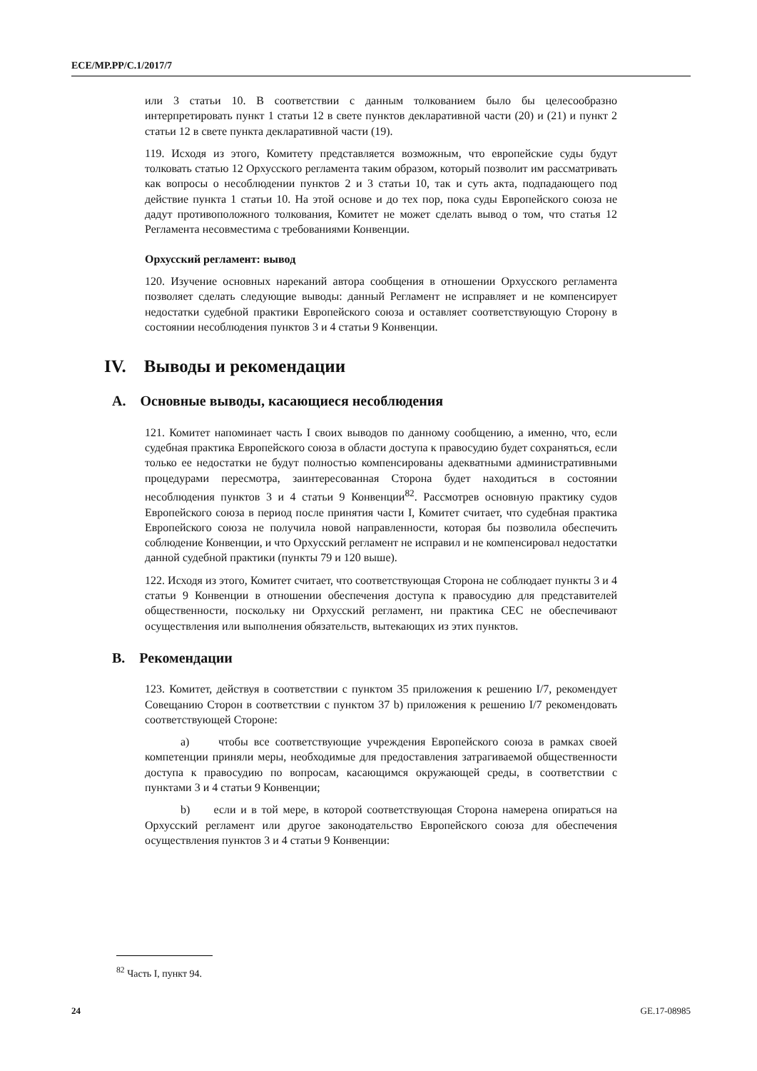ECE/MP.PP/C.1/2017/7
или 3 статьи 10. В соответствии с данным толкованием было бы целесообразно интерпретировать пункт 1 статьи 12 в свете пунктов декларативной части (20) и (21) и пункт 2 статьи 12 в свете пункта декларативной части (19).
119. Исходя из этого, Комитету представляется возможным, что европейские суды будут толковать статью 12 Орхусского регламента таким образом, который позволит им рассматривать как вопросы о несоблюдении пунктов 2 и 3 статьи 10, так и суть акта, подпадающего под действие пункта 1 статьи 10. На этой основе и до тех пор, пока суды Европейского союза не дадут противоположного толкования, Комитет не может сделать вывод о том, что статья 12 Регламента несовместима с требованиями Конвенции.
Орхусский регламент: вывод
120. Изучение основных нареканий автора сообщения в отношении Орхусского регламента позволяет сделать следующие выводы: данный Регламент не исправляет и не компенсирует недостатки судебной практики Европейского союза и оставляет соответствующую Сторону в состоянии несоблюдения пунктов 3 и 4 статьи 9 Конвенции.
IV. Выводы и рекомендации
A. Основные выводы, касающиеся несоблюдения
121. Комитет напоминает часть I своих выводов по данному сообщению, а именно, что, если судебная практика Европейского союза в области доступа к правосудию будет сохраняться, если только ее недостатки не будут полностью компенсированы адекватными административными процедурами пересмотра, заинтересованная Сторона будет находиться в состоянии несоблюдения пунктов 3 и 4 статьи 9 Конвенции<sup>82</sup>. Рассмотрев основную практику судов Европейского союза в период после принятия части I, Комитет считает, что судебная практика Европейского союза не получила новой направленности, которая бы позволила обеспечить соблюдение Конвенции, и что Орхусский регламент не исправил и не компенсировал недостатки данной судебной практики (пункты 79 и 120 выше).
122. Исходя из этого, Комитет считает, что соответствующая Сторона не соблюдает пункты 3 и 4 статьи 9 Конвенции в отношении обеспечения доступа к правосудию для представителей общественности, поскольку ни Орхусский регламент, ни практика CEC не обеспечивают осуществления или выполнения обязательств, вытекающих из этих пунктов.
B. Рекомендации
123. Комитет, действуя в соответствии с пунктом 35 приложения к решению I/7, рекомендует Совещанию Сторон в соответствии с пунктом 37 b) приложения к решению I/7 рекомендовать соответствующей Стороне:
a) чтобы все соответствующие учреждения Европейского союза в рамках своей компетенции приняли меры, необходимые для предоставления затрагиваемой общественности доступа к правосудию по вопросам, касающимся окружающей среды, в соответствии с пунктами 3 и 4 статьи 9 Конвенции;
b) если и в той мере, в которой соответствующая Сторона намерена опираться на Орхусский регламент или другое законодательство Европейского союза для обеспечения осуществления пунктов 3 и 4 статьи 9 Конвенции:
<sup>82</sup> Часть I, пункт 94.
24 GE.17-08985